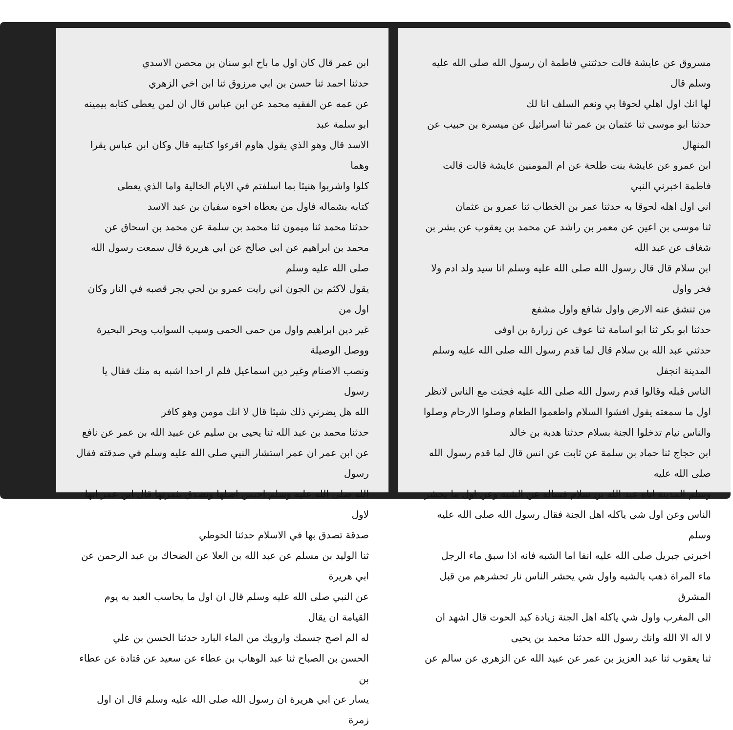مسروق عن عايشة قالت حدثتني فاطمة ان رسول الله صلى الله عليه وسلم قال
لها انك اول اهلي لحوقا بي ونعم السلف انا لك
حدثنا ابو موسى ثنا عثمان بن عمر ثنا اسرائيل عن ميسرة بن حبيب عن المنهال
ابن عمرو عن عايشة بنت طلحة عن ام المومنين عايشة قالت قالت فاطمة اخبرني النبي
اني اول اهله لحوقا به حدثنا عمر بن الخطاب ثنا عمرو بن عثمان
ثنا موسى بن اعين عن معمر بن راشد عن محمد بن يعقوب عن بشر بن شغاف عن عبد الله
ابن سلام قال قال رسول الله صلى الله عليه وسلم انا سيد ولد ادم ولا فخر واول
من تنشق عنه الارض واول شافع واول مشفع
حدثنا ابو بكر ثنا ابو اسامة ثنا عوف عن زرارة بن اوفى
حدثني عبد الله بن سلام قال لما قدم رسول الله صلى الله عليه وسلم المدينة انجفل
الناس قبله وقالوا قدم رسول الله صلى الله عليه فجئت مع الناس لانظر
اول ما سمعته يقول افشوا السلام واطعموا الطعام وصلوا الارحام وصلوا
والناس نيام تدخلوا الجنة بسلام حدثنا هدبة بن خالد
ابن حجاج ثنا حماد بن سلمة عن ثابت عن انس قال لما قدم رسول الله صلى الله عليه
وسلم المدينة اتاه عبد الله بن سلام فساله عن الشبه وعن اول ما يحشر
الناس وعن اول شي ياكله اهل الجنة فقال رسول الله صلى الله عليه وسلم
اخبرني جبريل صلى الله عليه انفا اما الشبه فانه اذا سبق ماء الرجل
ماء المراة ذهب بالشبه واول شي يحشر الناس نار تحشرهم من قبل المشرق
الى المغرب واول شي ياكله اهل الجنة زيادة كبد الحوت قال اشهد ان
لا اله الا الله وانك رسول الله حدثنا محمد بن يحيى
ثنا يعقوب ثنا عبد العزيز بن عمر عن عبيد الله عن الزهري عن سالم عن
ابن عمر قال كان اول ما باح ابو سنان بن محصن الاسدي
حدثنا احمد ثنا حسن بن ابي مرزوق ثنا ابن اخي الزهري
عن عمه عن الفقيه محمد عن ابن عباس قال ان لمن يعطى كتابه بيمينه ابو سلمة عبد
الاسد قال وهو الذي يقول هاوم اقرءوا كتابيه قال وكان ابن عباس يقرا وهما
كلوا واشربوا هنيئا بما اسلفتم في الايام الخالية واما الذي يعطى
كتابه بشماله فاول من يعطاه اخوه سفيان بن عبد الاسد
حدثنا محمد ثنا ميمون ثنا محمد بن سلمة عن محمد بن اسحاق عن
محمد بن ابراهيم عن ابي صالح عن ابي هريرة قال سمعت رسول الله صلى الله عليه وسلم
يقول لاكثم بن الجون اني رايت عمرو بن لحي يجر قصبه في النار وكان اول من
غير دين ابراهيم واول من حمى الحمى وسيب السوايب وبحر البحيرة ووصل الوصيلة
ونصب الاصنام وغير دين اسماعيل فلم ار احدا اشبه به منك فقال يا رسول
الله هل يضرني ذلك شيئا قال لا انك مومن وهو كافر
حدثنا محمد بن عبد الله ثنا يحيى بن سليم عن عبيد الله بن عمر عن نافع
عن ابن عمر ان عمر استشار النبي صلى الله عليه وسلم في صدقته فقال رسول
الله صلى الله عليه وسلم احبس اصلها وتصدق بثمرتها قال ابن عمر انها لاول
صدقة تصدق بها في الاسلام حدثنا الحوطي
ثنا الوليد بن مسلم عن عبد الله بن العلا عن الضحاك بن عبد الرحمن عن ابي هريرة
عن النبي صلى الله عليه وسلم قال ان اول ما يحاسب العبد به يوم القيامة ان يقال
له الم اصح جسمك وارويك من الماء البارد حدثنا الحسن بن علي
الحسن بن الصباح ثنا عبد الوهاب بن عطاء عن سعيد عن قتادة عن عطاء بن
يسار عن ابي هريرة ان رسول الله صلى الله عليه وسلم قال ان اول زمرة